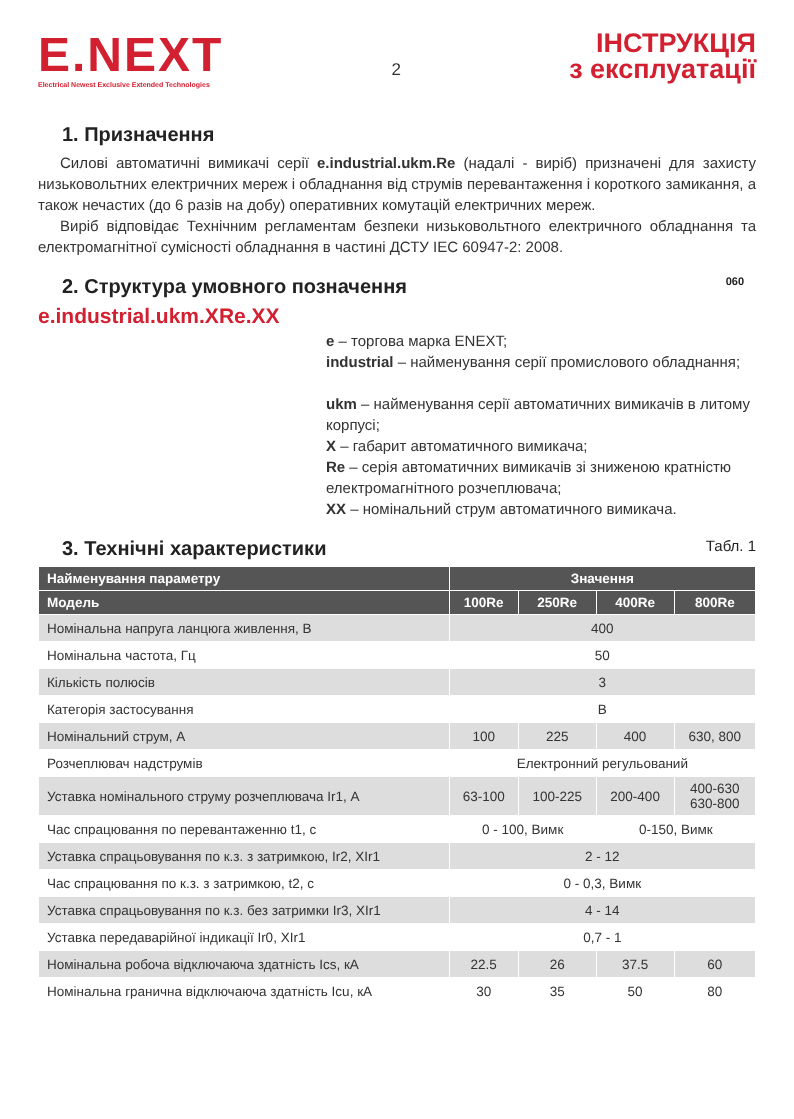E.NEXT
Electrical Newest Exclusive Extended Technologies
2
ІНСТРУКЦІЯ
з експлуатації
1. Призначення
Силові автоматичні вимикачі серії e.industrial.ukm.Re (надалі - виріб) призначені для захисту низьковольтних електричних мереж і обладнання від струмів перевантаження і короткого замикання, а також нечастих (до 6 разів на добу) оперативних комутацій електричних мереж.
Виріб відповідає Технічним регламентам безпеки низьковольтного електричного обладнання та електромагнітної сумісності обладнання в частині ДСТУ IEC 60947-2: 2008.
2. Структура умовного позначення 060
e.industrial.ukm.XRe.XX
e – торгова марка ENEXT;
industrial – найменування серії промислового обладнання;
ukm – найменування серії автоматичних вимикачів в литому корпусі;
X – габарит автоматичного вимикача;
Re – серія автоматичних вимикачів зі зниженою кратністю електромагнітного розчеплювача;
XX – номінальний струм автоматичного вимикача.
3. Технічні характеристики Табл. 1
| Найменування параметру | Значення | | | |
| --- | --- | --- | --- | --- |
| Модель | 100Re | 250Re | 400Re | 800Re |
| Номінальна напруга ланцюга живлення, В | 400 | | | |
| Номінальна частота, Гц | 50 | | | |
| Кількість полюсів | 3 | | | |
| Категорія застосування | B | | | |
| Номінальний струм, А | 100 | 225 | 400 | 630, 800 |
| Розчеплювач надструмів | Електронний регульований | | | |
| Уставка номінального струму розчеплювача Ir1, А | 63-100 | 100-225 | 200-400 | 400-630 630-800 |
| Час спрацювання по перевантаженню t1, с | 0 - 100, Вимк | | 0-150, Вимк | |
| Уставка спрацьовування по к.з. з затримкою, Ir2, XIr1 | 2 - 12 | | | |
| Час спрацювання по к.з. з затримкою, t2, с | 0 - 0,3, Вимк | | | |
| Уставка спрацьовування по к.з. без затримки Ir3, XIr1 | 4 - 14 | | | |
| Уставка передаварійної індикації Ir0, XIr1 | 0,7 - 1 | | | |
| Номінальна робоча відключаюча здатність Ics, кА | 22.5 | 26 | 37.5 | 60 |
| Номінальна гранична відключаюча здатність Icu, кА | 30 | 35 | 50 | 80 |